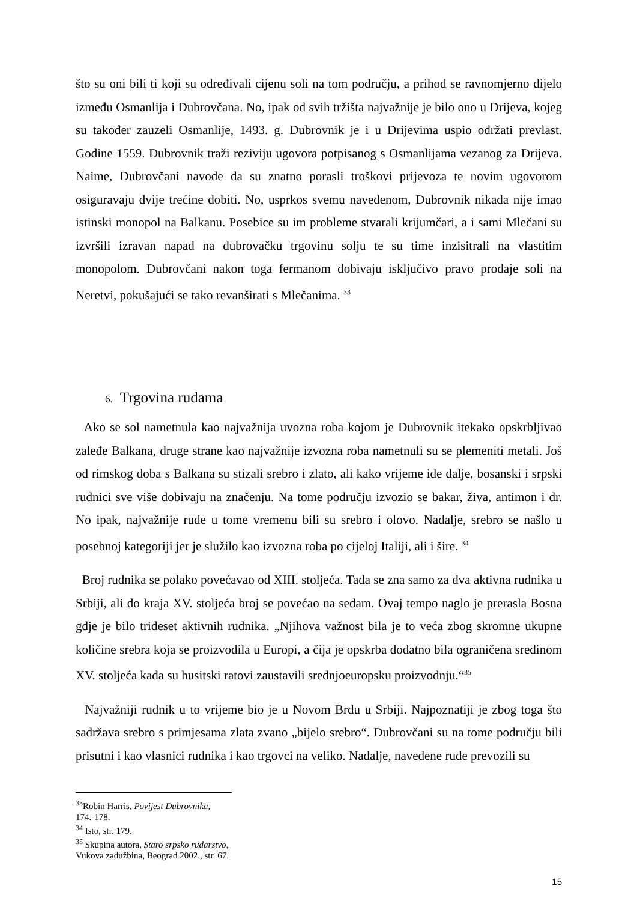što su oni bili ti koji su određivali cijenu soli na tom području, a prihod se ravnomjerno dijelo između Osmanlija i Dubrovčana. No, ipak od svih tržišta najvažnije je bilo ono u Drijeva, kojeg su također zauzeli Osmanlije, 1493. g. Dubrovnik je i u Drijevima uspio održati prevlast. Godine 1559. Dubrovnik traži reziviju ugovora potpisanog s Osmanlijama vezanog za Drijeva. Naime, Dubrovčani navode da su znatno porasli troškovi prijevoza te novim ugovorom osiguravaju dvije trećine dobiti. No, usprkos svemu navedenom, Dubrovnik nikada nije imao istinski monopol na Balkanu. Posebice su im probleme stvarali krijumčari, a i sami Mlečani su izvršili izravan napad na dubrovačku trgovinu solju te su time inzisitrali na vlastitim monopolom. Dubrovčani nakon toga fermanom dobivaju isključivo pravo prodaje soli na Neretvi, pokušajući se tako revanširati s Mlečanima. <sup>33</sup>
6. Trgovina rudama
Ako se sol nametnula kao najvažnija uvozna roba kojom je Dubrovnik itekako opskrbljivao zaleđe Balkana, druge strane kao najvažnije izvozna roba nametnuli su se plemeniti metali. Još od rimskog doba s Balkana su stizali srebro i zlato, ali kako vrijeme ide dalje, bosanski i srpski rudnici sve više dobivaju na značenju. Na tome području izvozio se bakar, živa, antimon i dr. No ipak, najvažnije rude u tome vremenu bili su srebro i olovo. Nadalje, srebro se našlo u posebnoj kategoriji jer je služilo kao izvozna roba po cijeloj Italiji, ali i šire. <sup>34</sup>
Broj rudnika se polako povećavao od XIII. stoljeća. Tada se zna samo za dva aktivna rudnika u Srbiji, ali do kraja XV. stoljeća broj se povećao na sedam. Ovaj tempo naglo je prerasla Bosna gdje je bilo trideset aktivnih rudnika. „Njihova važnost bila je to veća zbog skromne ukupne količine srebra koja se proizvodila u Europi, a čija je opskrba dodatno bila ograničena sredinom XV. stoljeća kada su husitski ratovi zaustavili srednjoeuropsku proizvodnju.“<sup>35</sup>
Najvažniji rudnik u to vrijeme bio je u Novom Brdu u Srbiji. Najpoznatiji je zbog toga što sadržava srebro s primjesama zlata zvano „bijelo srebro“. Dubrovčani su na tome području bili prisutni i kao vlasnici rudnika i kao trgovci na veliko. Nadalje, navedene rude prevozili su
<sup>33</sup> Robin Harris, Povijest Dubrovnika, 174.-178.
<sup>34</sup> Isto, str. 179.
<sup>35</sup> Skupina autora, Staro srpsko rudarstvo, Vukova zadužbina, Beograd 2002., str. 67.
15